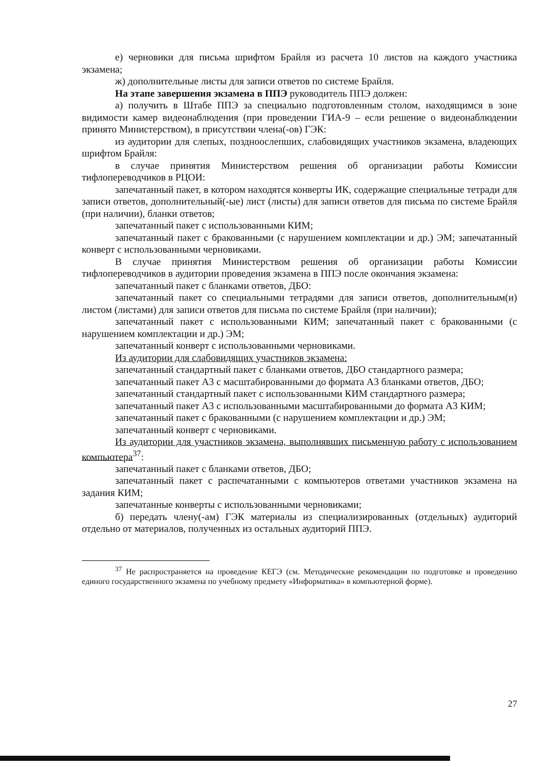е) черновики для письма шрифтом Брайля из расчета 10 листов на каждого участника экзамена;
ж) дополнительные листы для записи ответов по системе Брайля.
На этапе завершения экзамена в ППЭ руководитель ППЭ должен:
а) получить в Штабе ППЭ за специально подготовленным столом, находящимся в зоне видимости камер видеонаблюдения (при проведении ГИА-9 – если решение о видеонаблюдении принято Министерством), в присутствии члена(-ов) ГЭК:
из аудитории для слепых, поздноослепших, слабовидящих участников экзамена, владеющих шрифтом Брайля:
в случае принятия Министерством решения об организации работы Комиссии тифлопереводчиков в РЦОИ:
запечатанный пакет, в котором находятся конверты ИК, содержащие специальные тетради для записи ответов, дополнительный(-ые) лист (листы) для записи ответов для письма по системе Брайля (при наличии), бланки ответов;
запечатанный пакет с использованными КИМ;
запечатанный пакет с бракованными (с нарушением комплектации и др.) ЭМ; запечатанный конверт с использованными черновиками.
В случае принятия Министерством решения об организации работы Комиссии тифлопереводчиков в аудитории проведения экзамена в ППЭ после окончания экзамена:
запечатанный пакет с бланками ответов, ДБО:
запечатанный пакет со специальными тетрадями для записи ответов, дополнительным(и) листом (листами) для записи ответов для письма по системе Брайля (при наличии);
запечатанный пакет с использованными КИМ; запечатанный пакет с бракованными (с нарушением комплектации и др.) ЭМ;
запечатанный конверт с использованными черновиками.
Из аудитории для слабовидящих участников экзамена:
запечатанный стандартный пакет с бланками ответов, ДБО стандартного размера;
запечатанный пакет А3 с масштабированными до формата А3 бланками ответов, ДБО;
запечатанный стандартный пакет с использованными КИМ стандартного размера;
запечатанный пакет А3 с использованными масштабированными до формата А3 КИМ;
запечатанный пакет с бракованными (с нарушением комплектации и др.) ЭМ;
запечатанный конверт с черновиками.
Из аудитории для участников экзамена, выполнявших письменную работу с использованием компьютера<sup>37</sup>:
запечатанный пакет с бланками ответов, ДБО;
запечатанный пакет с распечатанными с компьютеров ответами участников экзамена на задания КИМ;
запечатанные конверты с использованными черновиками;
б) передать члену(-ам) ГЭК материалы из специализированных (отдельных) аудиторий отдельно от материалов, полученных из остальных аудиторий ППЭ.
<sup>37</sup> Не распространяется на проведение КЕГЭ (см. Методические рекомендации по подготовке и проведению единого государственного экзамена по учебному предмету «Информатика» в компьютерной форме).
27